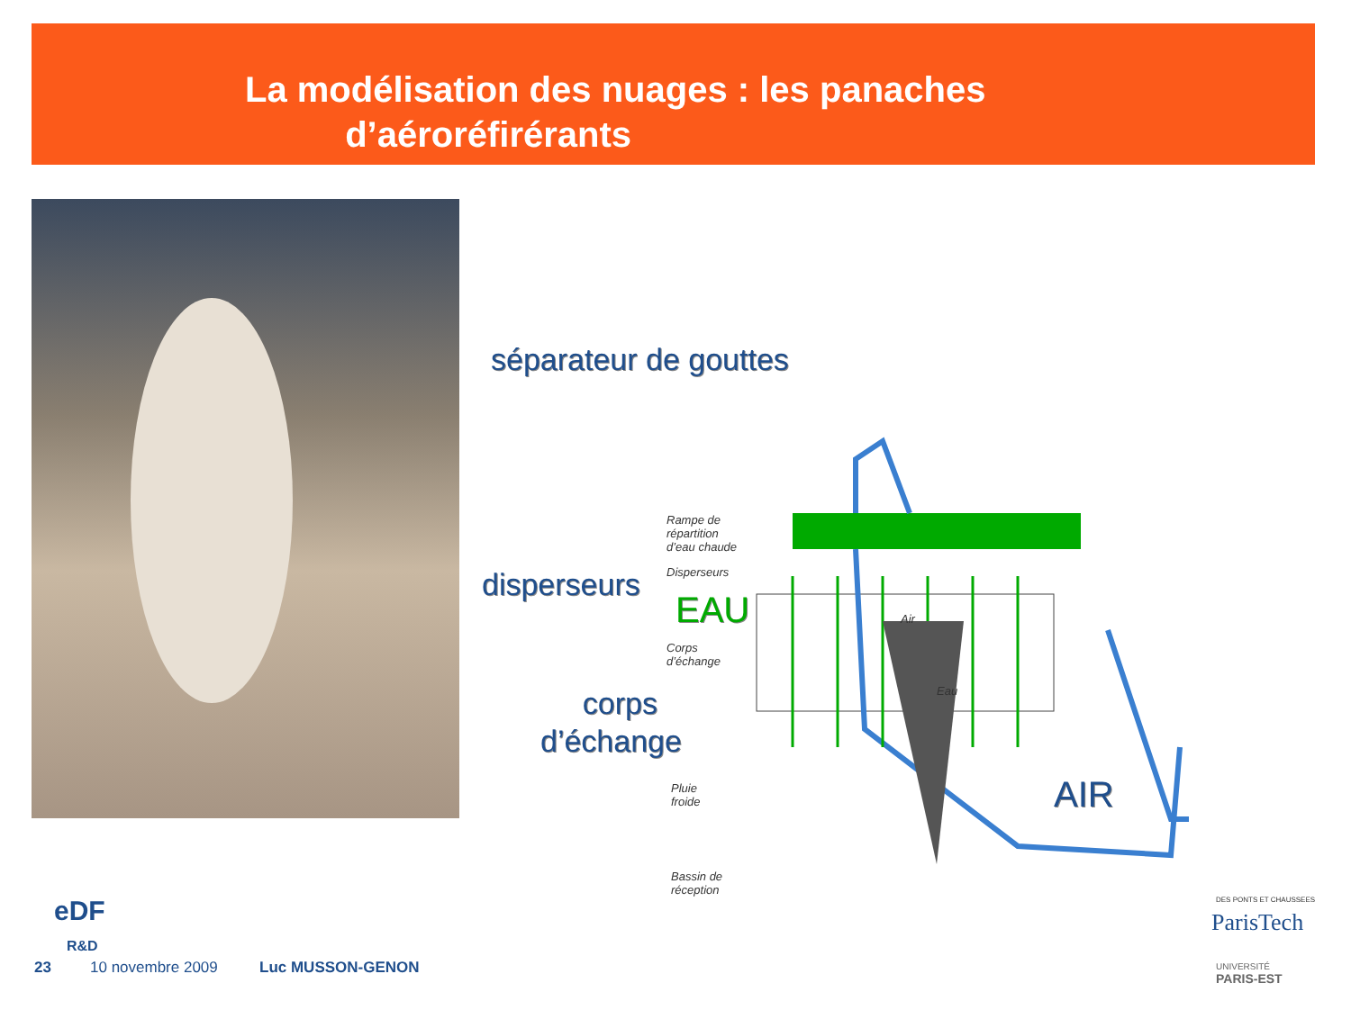La modélisation des nuages : les panaches
d’aéroréfirérants
séparateur de gouttes
disperseurs
EAU
corps
d’échange
AIR
Rampe de
répartition
d’eau chaude
Disperseurs
Air
Eau
Corps
d’échange
Pluie
froide
Bassin de
réception
eDF
R&D
23 10 novembre 2009 Luc MUSSON-GENON
DES PONTS ET CHAUSSEES
ParisTech
UNIVERSITÉ
PARIS-EST